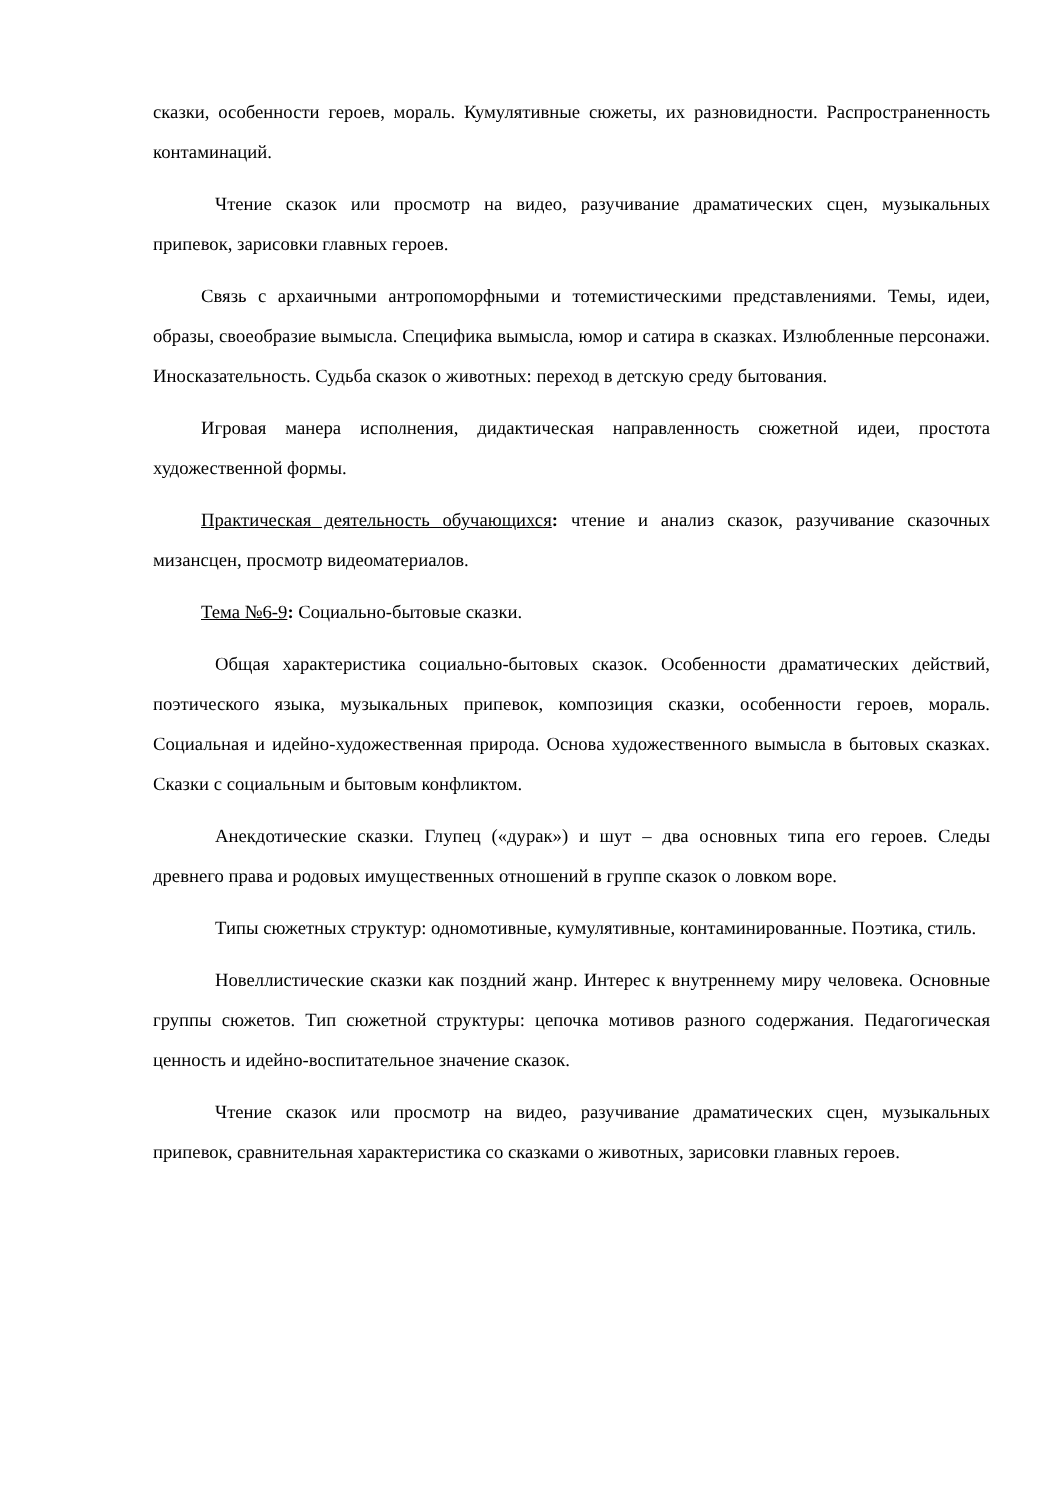сказки, особенности героев, мораль. Кумулятивные сюжеты, их разновидности. Распространенность контаминаций.
Чтение сказок или просмотр на видео, разучивание драматических сцен, музыкальных припевок, зарисовки главных героев.
Связь с архаичными антропоморфными и тотемистическими представлениями. Темы, идеи, образы, своеобразие вымысла. Специфика вымысла, юмор и сатира в сказках. Излюбленные персонажи. Иносказательность. Судьба сказок о животных: переход в детскую среду бытования.
Игровая манера исполнения, дидактическая направленность сюжетной идеи, простота художественной формы.
Практическая деятельность обучающихся: чтение и анализ сказок, разучивание сказочных мизансцен, просмотр видеоматериалов.
Тема №6-9: Социально-бытовые сказки.
Общая характеристика социально-бытовых сказок. Особенности драматических действий, поэтического языка, музыкальных припевок, композиция сказки, особенности героев, мораль. Социальная и идейно-художественная природа. Основа художественного вымысла в бытовых сказках. Сказки с социальным и бытовым конфликтом.
Анекдотические сказки. Глупец («дурак») и шут – два основных типа его героев. Следы древнего права и родовых имущественных отношений в группе сказок о ловком воре.
Типы сюжетных структур: одномотивные, кумулятивные, контаминированные. Поэтика, стиль.
Новеллистические сказки как поздний жанр. Интерес к внутреннему миру человека. Основные группы сюжетов. Тип сюжетной структуры: цепочка мотивов разного содержания. Педагогическая ценность и идейно-воспитательное значение сказок.
Чтение сказок или просмотр на видео, разучивание драматических сцен, музыкальных припевок, сравнительная характеристика со сказками о животных, зарисовки главных героев.